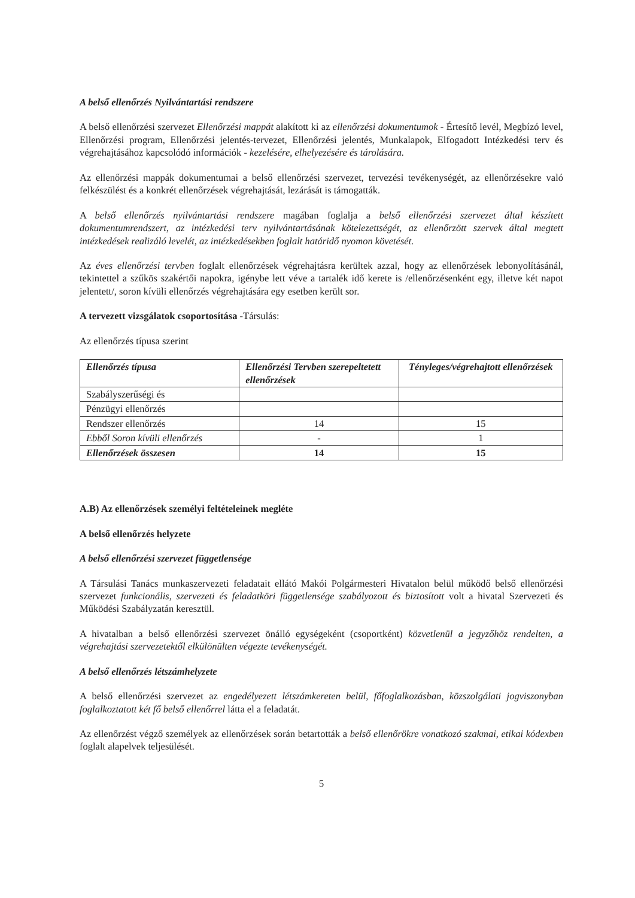A belső ellenőrzés Nyilvántartási rendszere
A belső ellenőrzési szervezet Ellenőrzési mappát alakított ki az ellenőrzési dokumentumok - Értesítő levél, Megbízó level, Ellenőrzési program, Ellenőrzési jelentés-tervezet, Ellenőrzési jelentés, Munkalapok, Elfogadott Intézkedési terv és végrehajtásához kapcsolódó információk - kezelésére, elhelyezésére és tárolására.
Az ellenőrzési mappák dokumentumai a belső ellenőrzési szervezet, tervezési tevékenységét, az ellenőrzésekre való felkészülést és a konkrét ellenőrzések végrehajtását, lezárását is támogatták.
A belső ellenőrzés nyilvántartási rendszere magában foglalja a belső ellenőrzési szervezet által készített dokumentumrendszert, az intézkedési terv nyilvántartásának kötelezettségét, az ellenőrzött szervek által megtett intézkedések realizáló levelét, az intézkedésekben foglalt határidő nyomon követését.
Az éves ellenőrzési tervben foglalt ellenőrzések végrehajtásra kerültek azzal, hogy az ellenőrzések lebonyolításánál, tekintettel a szűkös szakértői napokra, igénybe lett véve a tartalék idő kerete is /ellenőrzésenként egy, illetve két napot jelentett/, soron kívüli ellenőrzés végrehajtására egy esetben került sor.
A tervezett vizsgálatok csoportosítása -Társulás:
Az ellenőrzés típusa szerint
| Ellenőrzés típusa | Ellenőrzési Tervben szerepeltetett ellenőrzések | Tényleges/végrehajtott ellenőrzések |
| --- | --- | --- |
| Szabályszerűségi és | | |
| Pénzügyi ellenőrzés | | |
| Rendszer ellenőrzés | 14 | 15 |
| Ebből Soron kívüli ellenőrzés | - | 1 |
| Ellenőrzések összesen | 14 | 15 |
A.B) Az ellenőrzések személyi feltételeinek megléte
A belső ellenőrzés helyzete
A belső ellenőrzési szervezet függetlensége
A Társulási Tanács munkaszervezeti feladatait ellátó Makói Polgármesteri Hivatalon belül működő belső ellenőrzési szervezet funkcionális, szervezeti és feladatköri függetlensége szabályozott és biztosított volt a hivatal Szervezeti és Működési Szabályzatán keresztül.
A hivatalban a belső ellenőrzési szervezet önálló egységeként (csoportként) közvetlenül a jegyzőhöz rendelten, a végrehajtási szervezetektől elkülönülten végezte tevékenységét.
A belső ellenőrzés létszámhelyzete
A belső ellenőrzési szervezet az engedélyezett létszámkereten belül, főfoglalkozásban, közszolgálati jogviszonyban foglalkoztatott két fő belső ellenőrrel látta el a feladatát.
Az ellenőrzést végző személyek az ellenőrzések során betartották a belső ellenőrökre vonatkozó szakmai, etikai kódexben foglalt alapelvek teljesülését.
5